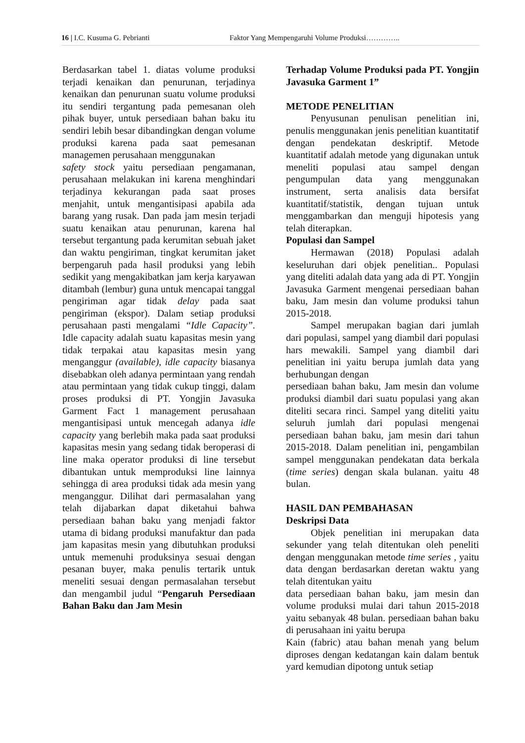16 | I.C. Kusuma G. Pebrianti Faktor Yang Mempengaruhi Volume Produksi…………..
Berdasarkan tabel 1. diatas volume produksi terjadi kenaikan dan penurunan, terjadinya kenaikan dan penurunan suatu volume produksi itu sendiri tergantung pada pemesanan oleh pihak buyer, untuk persediaan bahan baku itu sendiri lebih besar dibandingkan dengan volume produksi karena pada saat pemesanan managemen perusahaan menggunakan
safety stock yaitu persediaan pengamanan, perusahaan melakukan ini karena menghindari terjadinya kekurangan pada saat proses menjahit, untuk mengantisipasi apabila ada barang yang rusak. Dan pada jam mesin terjadi suatu kenaikan atau penurunan, karena hal tersebut tergantung pada kerumitan sebuah jaket dan waktu pengiriman, tingkat kerumitan jaket berpengaruh pada hasil produksi yang lebih sedikit yang mengakibatkan jam kerja karyawan ditambah (lembur) guna untuk mencapai tanggal pengiriman agar tidak delay pada saat pengiriman (ekspor). Dalam setiap produksi perusahaan pasti mengalami “Idle Capacity”. Idle capacity adalah suatu kapasitas mesin yang tidak terpakai atau kapasitas mesin yang menganggur (available), idle capacity biasanya disebabkan oleh adanya permintaan yang rendah atau permintaan yang tidak cukup tinggi, dalam proses produksi di PT. Yongjin Javasuka Garment Fact 1 management perusahaan mengantisipasi untuk mencegah adanya idle capacity yang berlebih maka pada saat produksi kapasitas mesin yang sedang tidak beroperasi di line maka operator produksi di line tersebut dibantukan untuk memproduksi line lainnya sehingga di area produksi tidak ada mesin yang menganggur. Dilihat dari permasalahan yang telah dijabarkan dapat diketahui bahwa persediaan bahan baku yang menjadi faktor utama di bidang produksi manufaktur dan pada jam kapasitas mesin yang dibutuhkan produksi untuk memenuhi produksinya sesuai dengan pesanan buyer, maka penulis tertarik untuk meneliti sesuai dengan permasalahan tersebut dan mengambil judul “Pengaruh Persediaan Bahan Baku dan Jam Mesin
Terhadap Volume Produksi pada PT. Yongjin Javasuka Garment 1”
METODE PENELITIAN
Penyusunan penulisan penelitian ini, penulis menggunakan jenis penelitian kuantitatif dengan pendekatan deskriptif. Metode kuantitatif adalah metode yang digunakan untuk meneliti populasi atau sampel dengan pengumpulan data yang menggunakan instrument, serta analisis data bersifat kuantitatif/statistik, dengan tujuan untuk menggambarkan dan menguji hipotesis yang telah diterapkan.
Populasi dan Sampel
Hermawan (2018) Populasi adalah keseluruhan dari objek penelitian.. Populasi yang diteliti adalah data yang ada di PT. Yongjin Javasuka Garment mengenai persediaan bahan baku, Jam mesin dan volume produksi tahun 2015-2018.
Sampel merupakan bagian dari jumlah dari populasi, sampel yang diambil dari populasi hars mewakili. Sampel yang diambil dari penelitian ini yaitu berupa jumlah data yang berhubungan dengan
persediaan bahan baku, Jam mesin dan volume produksi diambil dari suatu populasi yang akan diteliti secara rinci. Sampel yang diteliti yaitu seluruh jumlah dari populasi mengenai persediaan bahan baku, jam mesin dari tahun 2015-2018. Dalam penelitian ini, pengambilan sampel menggunakan pendekatan data berkala (time series) dengan skala bulanan. yaitu 48 bulan.
HASIL DAN PEMBAHASAN
Deskripsi Data
Objek penelitian ini merupakan data sekunder yang telah ditentukan oleh peneliti dengan menggunakan metode time series , yaitu data dengan berdasarkan deretan waktu yang telah ditentukan yaitu
data persediaan bahan baku, jam mesin dan volume produksi mulai dari tahun 2015-2018 yaitu sebanyak 48 bulan. persediaan bahan baku di perusahaan ini yaitu berupa
Kain (fabric) atau bahan menah yang belum diproses dengan kedatangan kain dalam bentuk yard kemudian dipotong untuk setiap